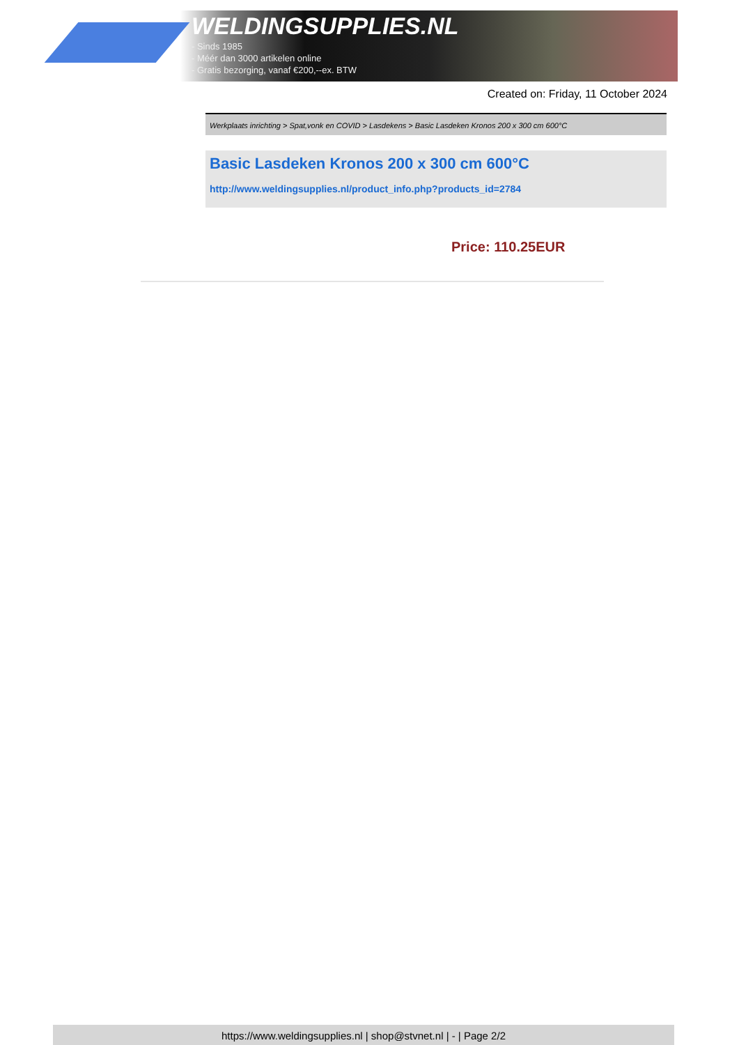WELDINGSUPPLIES.NL
- Sinds 1985
- Méér dan 3000 artikelen online
- Gratis bezorging, vanaf €200,--ex. BTW
Created on: Friday, 11 October 2024
Werkplaats inrichting > Spat,vonk en COVID > Lasdekens > Basic Lasdeken Kronos 200 x 300 cm 600°C
Basic Lasdeken Kronos 200 x 300 cm 600°C
http://www.weldingsupplies.nl/product_info.php?products_id=2784
Price: 110.25EUR
https://www.weldingsupplies.nl | shop@stvnet.nl | - | Page 2/2